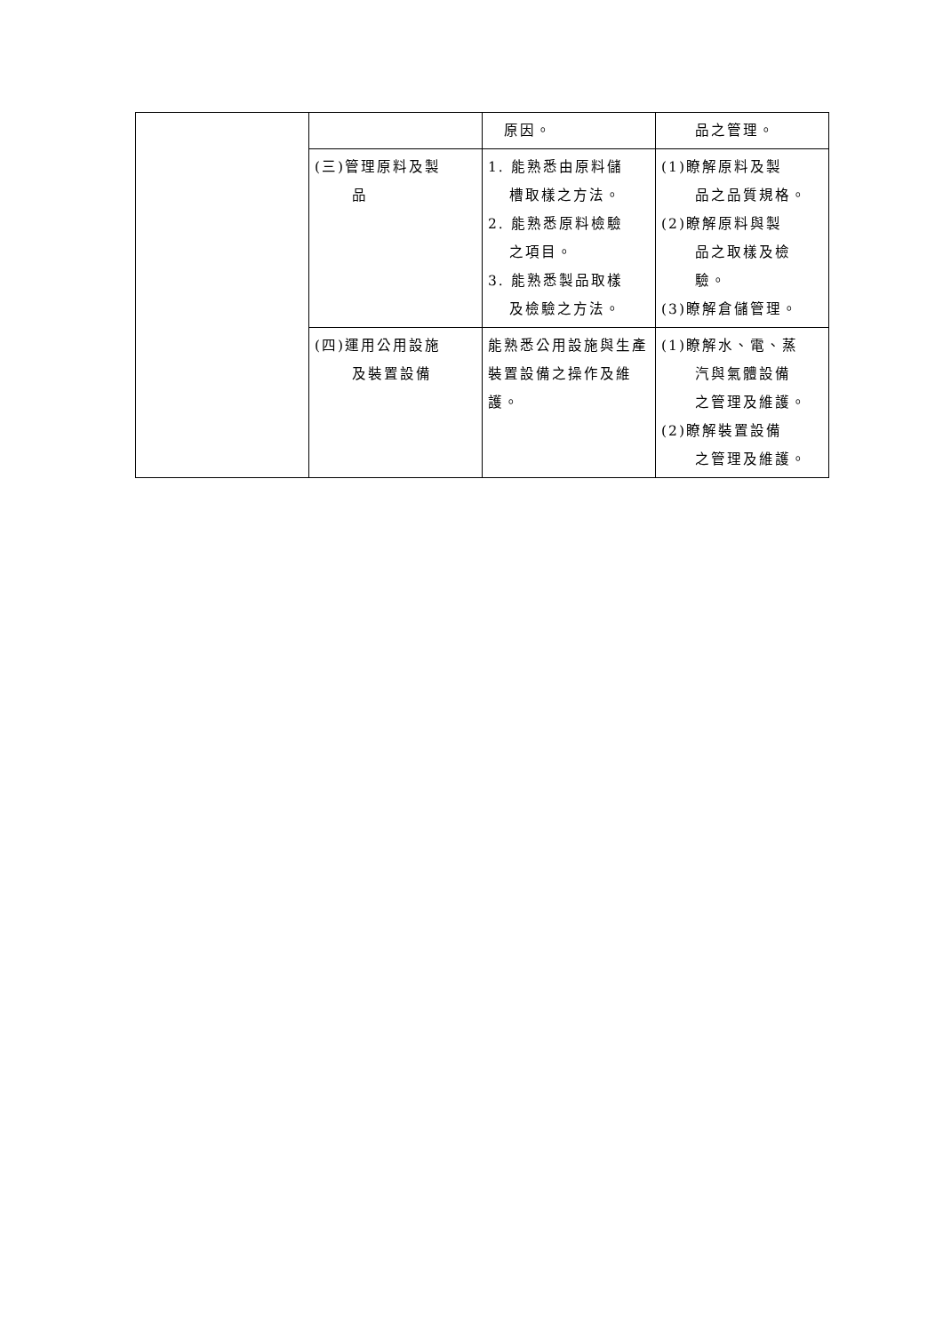| | | 原因。 | 品之管理。 |
| | (三)管理原料及製 品 | 1. 能熟悉由原料儲 槽取樣之方法。 2. 能熟悉原料檢驗 之項目。 3. 能熟悉製品取樣 及檢驗之方法。 | (1)瞭解原料及製 品之品質規格。 (2)瞭解原料與製 品之取樣及檢 驗。 (3)瞭解倉儲管理。 |
| | (四)運用公用設施 及裝置設備 | 能熟悉公用設施與生產裝置設備之操作及維護。 | (1)瞭解水、電、蒸 汽與氣體設備 之管理及維護。 (2)瞭解裝置設備 之管理及維護。 |